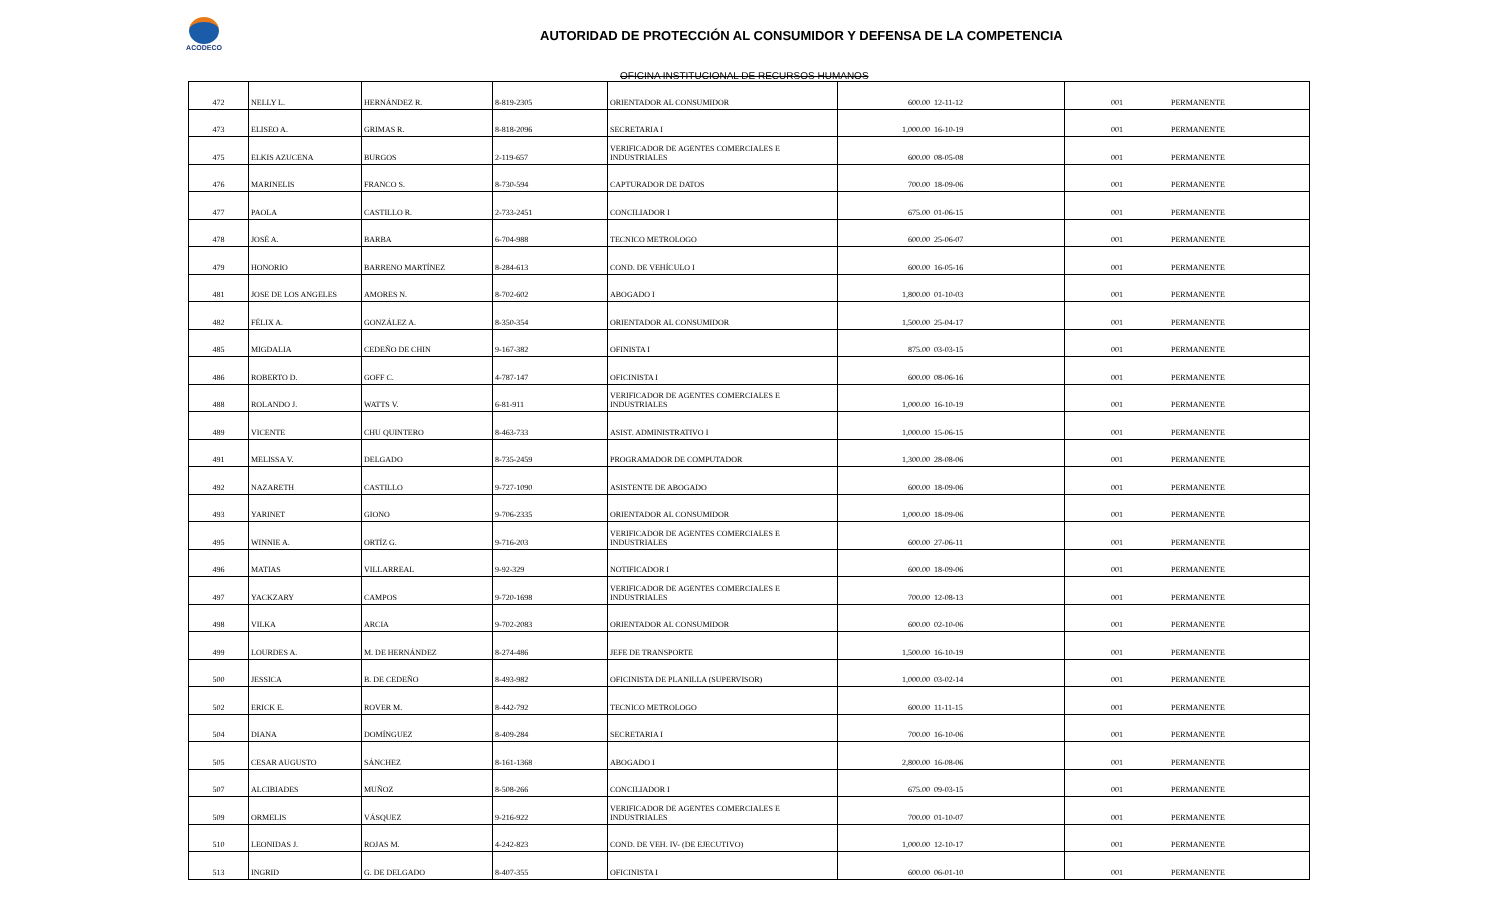ACODECO
AUTORIDAD DE PROTECCIÓN AL CONSUMIDOR Y DEFENSA DE LA COMPETENCIA
OFICINA INSTITUCIONAL DE RECURSOS HUMANOS
| 472 | NELLY L. | HERNÁNDEZ R. | 8-819-2305 | ORIENTADOR AL CONSUMIDOR | 600.00 | 12-11-12 | 001 | PERMANENTE |
| 473 | ELISEO A. | GRIMAS R. | 8-818-2096 | SECRETARIA I | 1,000.00 | 16-10-19 | 001 | PERMANENTE |
| 475 | ELKIS AZUCENA | BURGOS | 2-119-657 | VERIFICADOR DE AGENTES COMERCIALES E INDUSTRIALES | 600.00 | 08-05-08 | 001 | PERMANENTE |
| 476 | MARINELIS | FRANCO S. | 8-730-594 | CAPTURADOR DE DATOS | 700.00 | 18-09-06 | 001 | PERMANENTE |
| 477 | PAOLA | CASTILLO R. | 2-733-2451 | CONCILIADOR I | 675.00 | 01-06-15 | 001 | PERMANENTE |
| 478 | JOSÉ A. | BARBA | 6-704-988 | TECNICO METROLOGO | 600.00 | 25-06-07 | 001 | PERMANENTE |
| 479 | HONORIO | BARRENO MARTÍNEZ | 8-284-613 | COND. DE VEHÍCULO I | 600.00 | 16-05-16 | 001 | PERMANENTE |
| 481 | JOSE DE LOS ANGELES | AMORES N. | 8-702-602 | ABOGADO I | 1,800.00 | 01-10-03 | 001 | PERMANENTE |
| 482 | FÉLIX A. | GONZÁLEZ A. | 8-350-354 | ORIENTADOR AL CONSUMIDOR | 1,500.00 | 25-04-17 | 001 | PERMANENTE |
| 485 | MIGDALIA | CEDEÑO DE CHIN | 9-167-382 | OFINISTA I | 875.00 | 03-03-15 | 001 | PERMANENTE |
| 486 | ROBERTO D. | GOFF C. | 4-787-147 | OFICINISTA I | 600.00 | 08-06-16 | 001 | PERMANENTE |
| 488 | ROLANDO J. | WATTS V. | 6-81-911 | VERIFICADOR DE AGENTES COMERCIALES E INDUSTRIALES | 1,000.00 | 16-10-19 | 001 | PERMANENTE |
| 489 | VICENTE | CHU QUINTERO | 8-463-733 | ASIST. ADMINISTRATIVO I | 1,000.00 | 15-06-15 | 001 | PERMANENTE |
| 491 | MELISSA V. | DELGADO | 8-735-2459 | PROGRAMADOR DE COMPUTADOR | 1,300.00 | 28-08-06 | 001 | PERMANENTE |
| 492 | NAZARETH | CASTILLO | 9-727-1090 | ASISTENTE DE ABOGADO | 600.00 | 18-09-06 | 001 | PERMANENTE |
| 493 | YARINET | GIONO | 9-706-2335 | ORIENTADOR AL CONSUMIDOR | 1,000.00 | 18-09-06 | 001 | PERMANENTE |
| 495 | WINNIE A. | ORTÍZ G. | 9-716-203 | VERIFICADOR DE AGENTES COMERCIALES E INDUSTRIALES | 600.00 | 27-06-11 | 001 | PERMANENTE |
| 496 | MATIAS | VILLARREAL | 9-92-329 | NOTIFICADOR I | 600.00 | 18-09-06 | 001 | PERMANENTE |
| 497 | YACKZARY | CAMPOS | 9-720-1698 | VERIFICADOR DE AGENTES COMERCIALES E INDUSTRIALES | 700.00 | 12-08-13 | 001 | PERMANENTE |
| 498 | VILKA | ARCIA | 9-702-2083 | ORIENTADOR AL CONSUMIDOR | 600.00 | 02-10-06 | 001 | PERMANENTE |
| 499 | LOURDES A. | M. DE HERNÁNDEZ | 8-274-486 | JEFE DE TRANSPORTE | 1,500.00 | 16-10-19 | 001 | PERMANENTE |
| 500 | JESSICA | B. DE CEDEÑO | 8-493-982 | OFICINISTA DE PLANILLA (SUPERVISOR) | 1,000.00 | 03-02-14 | 001 | PERMANENTE |
| 502 | ERICK E. | ROVER M. | 8-442-792 | TECNICO METROLOGO | 600.00 | 11-11-15 | 001 | PERMANENTE |
| 504 | DIANA | DOMÍNGUEZ | 8-409-284 | SECRETARIA I | 700.00 | 16-10-06 | 001 | PERMANENTE |
| 505 | CESAR AUGUSTO | SÁNCHEZ | 8-161-1368 | ABOGADO I | 2,800.00 | 16-08-06 | 001 | PERMANENTE |
| 507 | ALCIBIADES | MUÑOZ | 8-508-266 | CONCILIADOR I | 675.00 | 09-03-15 | 001 | PERMANENTE |
| 509 | ORMELIS | VÁSQUEZ | 9-216-922 | VERIFICADOR DE AGENTES COMERCIALES E INDUSTRIALES | 700.00 | 01-10-07 | 001 | PERMANENTE |
| 510 | LEONIDAS J. | ROJAS M. | 4-242-823 | COND. DE VEH. IV- (DE EJECUTIVO) | 1,000.00 | 12-10-17 | 001 | PERMANENTE |
| 513 | INGRID | G. DE DELGADO | 8-407-355 | OFICINISTA I | 600.00 | 06-01-10 | 001 | PERMANENTE |